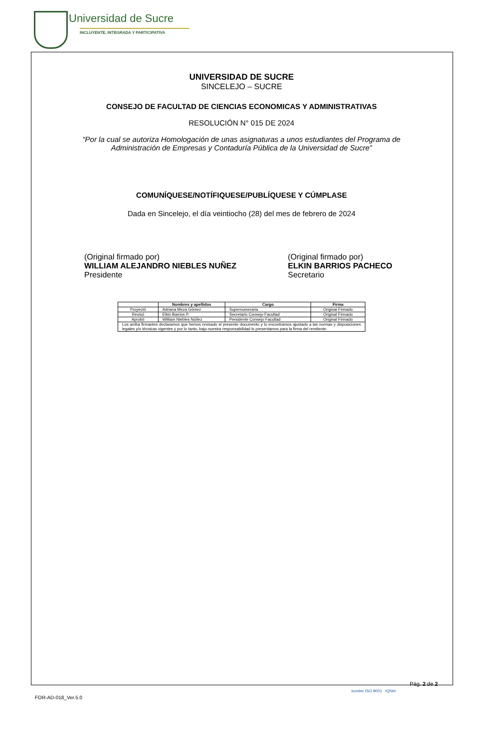Universidad de Sucre
INCLUYENTE, INTEGRADA Y PARTICIPATIVA
UNIVERSIDAD DE SUCRE
SINCELEJO – SUCRE
CONSEJO DE FACULTAD DE CIENCIAS ECONOMICAS Y ADMINISTRATIVAS
RESOLUCIÓN N° 015 DE 2024
“Por la cual se autoriza Homologación de unas asignaturas a unos estudiantes del Programa de
Administración de Empresas y Contaduría Pública de la Universidad de Sucre”
COMUNÍQUESE/NOTÍFIQUESE/PUBLÍQUESE Y CÚMPLASE
Dada en Sincelejo, el día veintiocho (28) del mes de febrero de 2024
(Original firmado por)
WILLIAM ALEJANDRO NIEBLES NUÑEZ
Presidente
(Original firmado por)
ELKIN BARRIOS PACHECO
Secretario
| | Nombres y apellidos | Cargo | Firma |
| --- | --- | --- | --- |
| Proyectó | Adriana Meza Gómez | Supernumeraria | Original Firmado |
| Revisó | Elkin Barrios P. | Secretario Consejo Facultad | Original Firmado |
| Aprobó | William Niebles Núñez | Presidente Consejo Facultad | Original Firmado |
| Los arriba firmantes declaramos que hemos revisado el presente documento y lo encontramos ajustado a las normas y disposiciones legales y/o técnicas vigentes y por lo tanto, bajo nuestra responsabilidad lo presentamos para la firma del remitente. | | | |
Pág. 2 de 2
FOR-AD-018_Ver.5.0
icontec ISO 9001 IQNet